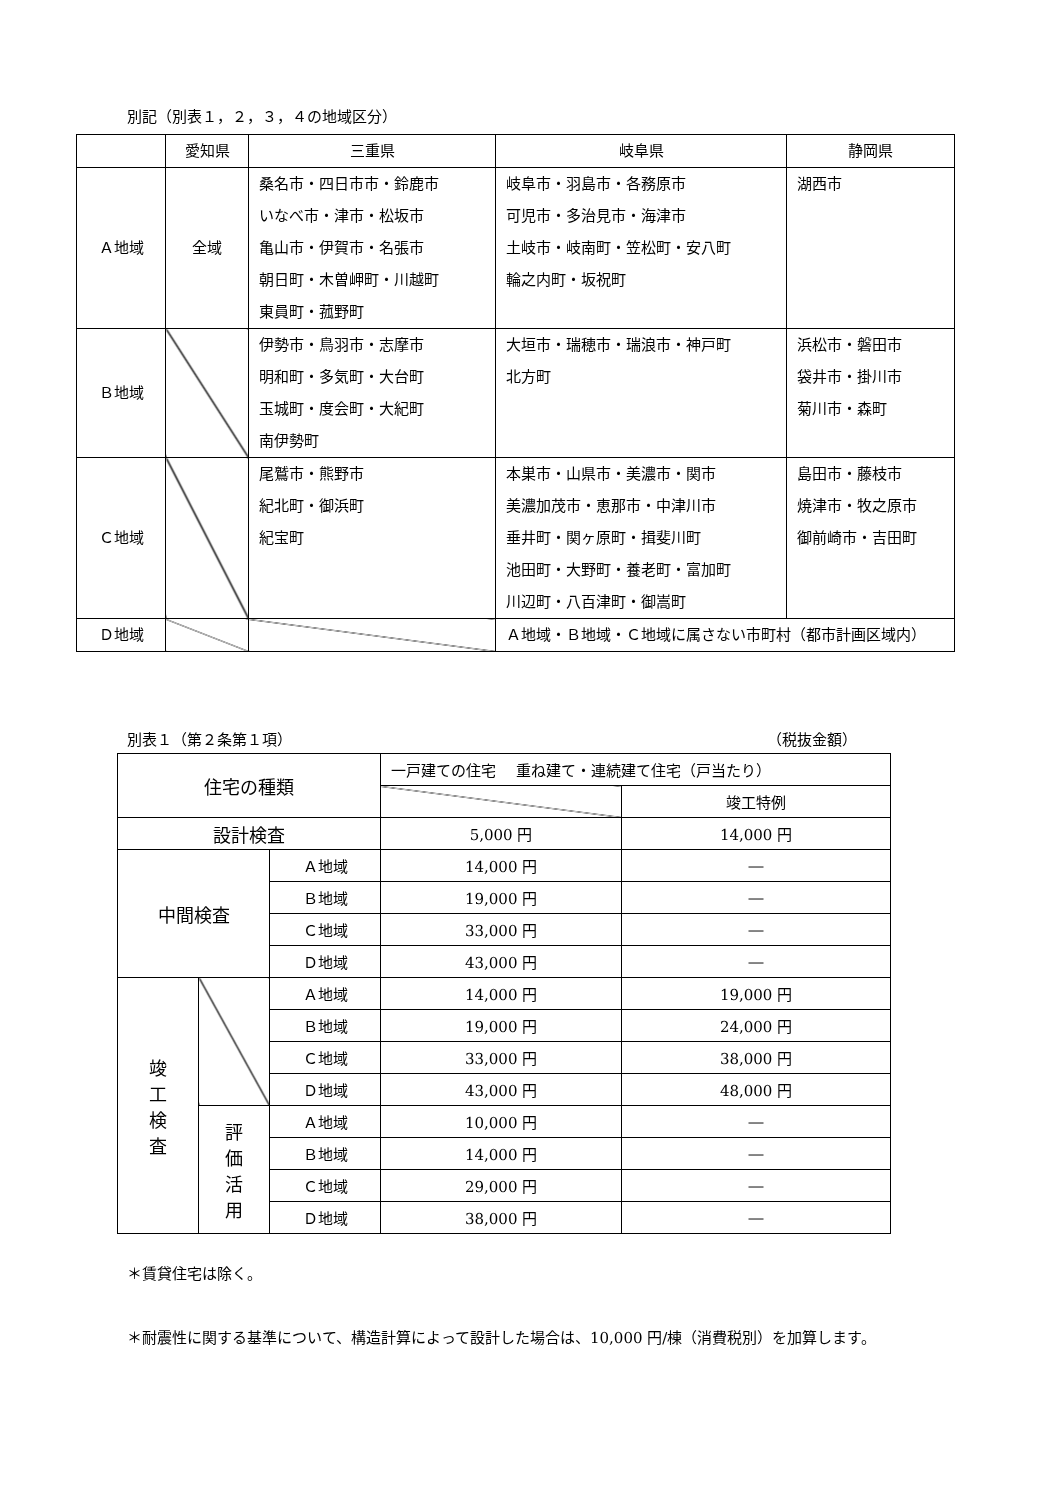別記（別表１，２，３，４の地域区分）
| | 愛知県 | 三重県 | 岐阜県 | 静岡県 |
| Ａ地域 | 全域 | 桑名市・四日市市・鈴鹿市 いなべ市・津市・松坂市 亀山市・伊賀市・名張市 朝日町・木曽岬町・川越町 東員町・菰野町 | 岐阜市・羽島市・各務原市 可児市・多治見市・海津市 土岐市・岐南町・笠松町・安八町 輪之内町・坂祝町 | 湖西市 |
| Ｂ地域 | | 伊勢市・鳥羽市・志摩市 明和町・多気町・大台町 玉城町・度会町・大紀町 南伊勢町 | 大垣市・瑞穂市・瑞浪市・神戸町 北方町 | 浜松市・磐田市 袋井市・掛川市 菊川市・森町 |
| Ｃ地域 | | 尾鷲市・熊野市 紀北町・御浜町 紀宝町 | 本巣市・山県市・美濃市・関市 美濃加茂市・恵那市・中津川市 垂井町・関ヶ原町・揖斐川町 池田町・大野町・養老町・富加町 川辺町・八百津町・御嵩町 | 島田市・藤枝市 焼津市・牧之原市 御前崎市・吉田町 |
| Ｄ地域 | | | Ａ地域・Ｂ地域・Ｃ地域に属さない市町村（都市計画区域内） | |
別表１（第２条第１項） （税抜金額）
| 住宅の種類 | | | 一戸建ての住宅 重ね建て・連続建て住宅（戸当たり） | |
| | | | | 竣工特例 |
| 設計検査 | | | 5,000 円 | 14,000 円 |
| 中間検査 | | Ａ地域 | 14,000 円 | ― |
| | | Ｂ地域 | 19,000 円 | ― |
| | | Ｃ地域 | 33,000 円 | ― |
| | | Ｄ地域 | 43,000 円 | ― |
| 竣 工 検 査 | | Ａ地域 | 14,000 円 | 19,000 円 |
| | | Ｂ地域 | 19,000 円 | 24,000 円 |
| | | Ｃ地域 | 33,000 円 | 38,000 円 |
| | | Ｄ地域 | 43,000 円 | 48,000 円 |
| | 評 価 活 用 | Ａ地域 | 10,000 円 | ― |
| | | Ｂ地域 | 14,000 円 | ― |
| | | Ｃ地域 | 29,000 円 | ― |
| | | Ｄ地域 | 38,000 円 | ― |
＊賃貸住宅は除く。
＊耐震性に関する基準について、構造計算によって設計した場合は、10,000 円/棟（消費税別）を加算します。